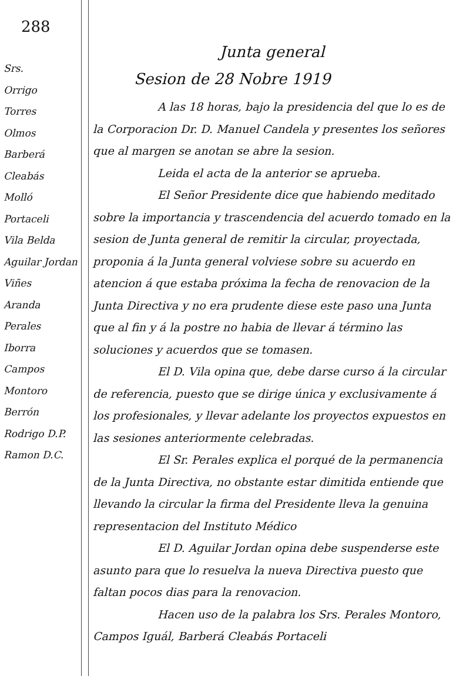288
Srs.
Orrigo
Torres
Olmos
Barberá
Cleabás
Molló
Portaceli
Vila Belda
Aguilar Jordan
Viñes
Aranda
Perales
Iborra
Campos
Montoro
Berrón
Rodrigo D.P.
Ramon D.C.
Junta general
Sesion de 28 Nobre 1919
A las 18 horas, bajo la presidencia del que lo es de la Corporacion Dr. D. Manuel Candela y presentes los señores que al margen se anotan se abre la sesion.
Leida el acta de la anterior se aprueba.
El Señor Presidente dice que habiendo meditado sobre la importancia y trascendencia del acuerdo tomado en la sesion de Junta general de remitir la circular, proyectada, proponia á la Junta general volviese sobre su acuerdo en atencion á que estaba próxima la fecha de renovacion de la Junta Directiva y no era prudente diese este paso una Junta que al fin y á la postre no habia de llevar á término las soluciones y acuerdos que se tomasen.
El D. Vila opina que, debe darse curso á la circular de referencia, puesto que se dirige única y exclusivamente á los profesionales, y llevar adelante los proyectos expuestos en las sesiones anteriormente celebradas.
El Sr. Perales explica el porqué de la permanencia de la Junta Directiva, no obstante estar dimitida entiende que llevando la circular la firma del Presidente lleva la genuina representacion del Instituto Médico
El D. Aguilar Jordan opina debe suspenderse este asunto para que lo resuelva la nueva Directiva puesto que faltan pocos dias para la renovacion.
Hacen uso de la palabra los Srs. Perales Montoro, Campos Iguál, Barberá Cleabás Portaceli